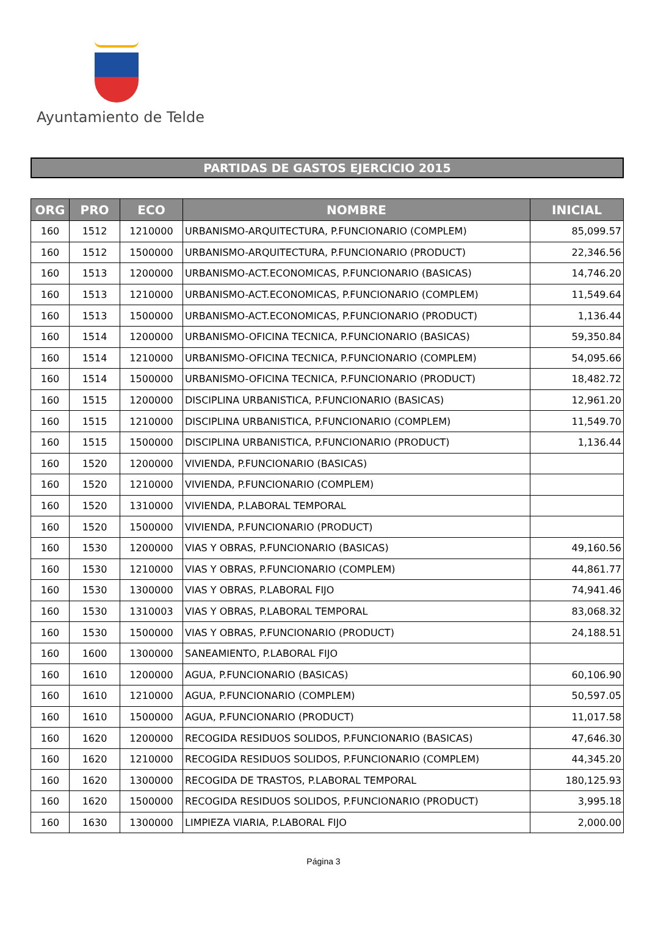Ayuntamiento de Telde
PARTIDAS DE GASTOS EJERCICIO 2015
| ORG | PRO | ECO | NOMBRE | INICIAL |
| --- | --- | --- | --- | --- |
| 160 | 1512 | 1210000 | URBANISMO-ARQUITECTURA, P.FUNCIONARIO (COMPLEM) | 85,099.57 |
| 160 | 1512 | 1500000 | URBANISMO-ARQUITECTURA, P.FUNCIONARIO (PRODUCT) | 22,346.56 |
| 160 | 1513 | 1200000 | URBANISMO-ACT.ECONOMICAS, P.FUNCIONARIO (BASICAS) | 14,746.20 |
| 160 | 1513 | 1210000 | URBANISMO-ACT.ECONOMICAS, P.FUNCIONARIO (COMPLEM) | 11,549.64 |
| 160 | 1513 | 1500000 | URBANISMO-ACT.ECONOMICAS, P.FUNCIONARIO (PRODUCT) | 1,136.44 |
| 160 | 1514 | 1200000 | URBANISMO-OFICINA TECNICA, P.FUNCIONARIO (BASICAS) | 59,350.84 |
| 160 | 1514 | 1210000 | URBANISMO-OFICINA TECNICA, P.FUNCIONARIO (COMPLEM) | 54,095.66 |
| 160 | 1514 | 1500000 | URBANISMO-OFICINA TECNICA, P.FUNCIONARIO (PRODUCT) | 18,482.72 |
| 160 | 1515 | 1200000 | DISCIPLINA URBANISTICA, P.FUNCIONARIO (BASICAS) | 12,961.20 |
| 160 | 1515 | 1210000 | DISCIPLINA URBANISTICA, P.FUNCIONARIO (COMPLEM) | 11,549.70 |
| 160 | 1515 | 1500000 | DISCIPLINA URBANISTICA, P.FUNCIONARIO (PRODUCT) | 1,136.44 |
| 160 | 1520 | 1200000 | VIVIENDA, P.FUNCIONARIO (BASICAS) | |
| 160 | 1520 | 1210000 | VIVIENDA, P.FUNCIONARIO (COMPLEM) | |
| 160 | 1520 | 1310000 | VIVIENDA, P.LABORAL TEMPORAL | |
| 160 | 1520 | 1500000 | VIVIENDA, P.FUNCIONARIO (PRODUCT) | |
| 160 | 1530 | 1200000 | VIAS Y OBRAS, P.FUNCIONARIO (BASICAS) | 49,160.56 |
| 160 | 1530 | 1210000 | VIAS Y OBRAS, P.FUNCIONARIO (COMPLEM) | 44,861.77 |
| 160 | 1530 | 1300000 | VIAS Y OBRAS, P.LABORAL FIJO | 74,941.46 |
| 160 | 1530 | 1310003 | VIAS Y OBRAS, P.LABORAL TEMPORAL | 83,068.32 |
| 160 | 1530 | 1500000 | VIAS Y OBRAS, P.FUNCIONARIO (PRODUCT) | 24,188.51 |
| 160 | 1600 | 1300000 | SANEAMIENTO, P.LABORAL FIJO | |
| 160 | 1610 | 1200000 | AGUA, P.FUNCIONARIO (BASICAS) | 60,106.90 |
| 160 | 1610 | 1210000 | AGUA, P.FUNCIONARIO (COMPLEM) | 50,597.05 |
| 160 | 1610 | 1500000 | AGUA, P.FUNCIONARIO (PRODUCT) | 11,017.58 |
| 160 | 1620 | 1200000 | RECOGIDA RESIDUOS SOLIDOS, P.FUNCIONARIO (BASICAS) | 47,646.30 |
| 160 | 1620 | 1210000 | RECOGIDA RESIDUOS SOLIDOS, P.FUNCIONARIO (COMPLEM) | 44,345.20 |
| 160 | 1620 | 1300000 | RECOGIDA DE TRASTOS, P.LABORAL TEMPORAL | 180,125.93 |
| 160 | 1620 | 1500000 | RECOGIDA RESIDUOS SOLIDOS, P.FUNCIONARIO (PRODUCT) | 3,995.18 |
| 160 | 1630 | 1300000 | LIMPIEZA VIARIA, P.LABORAL FIJO | 2,000.00 |
Página 3